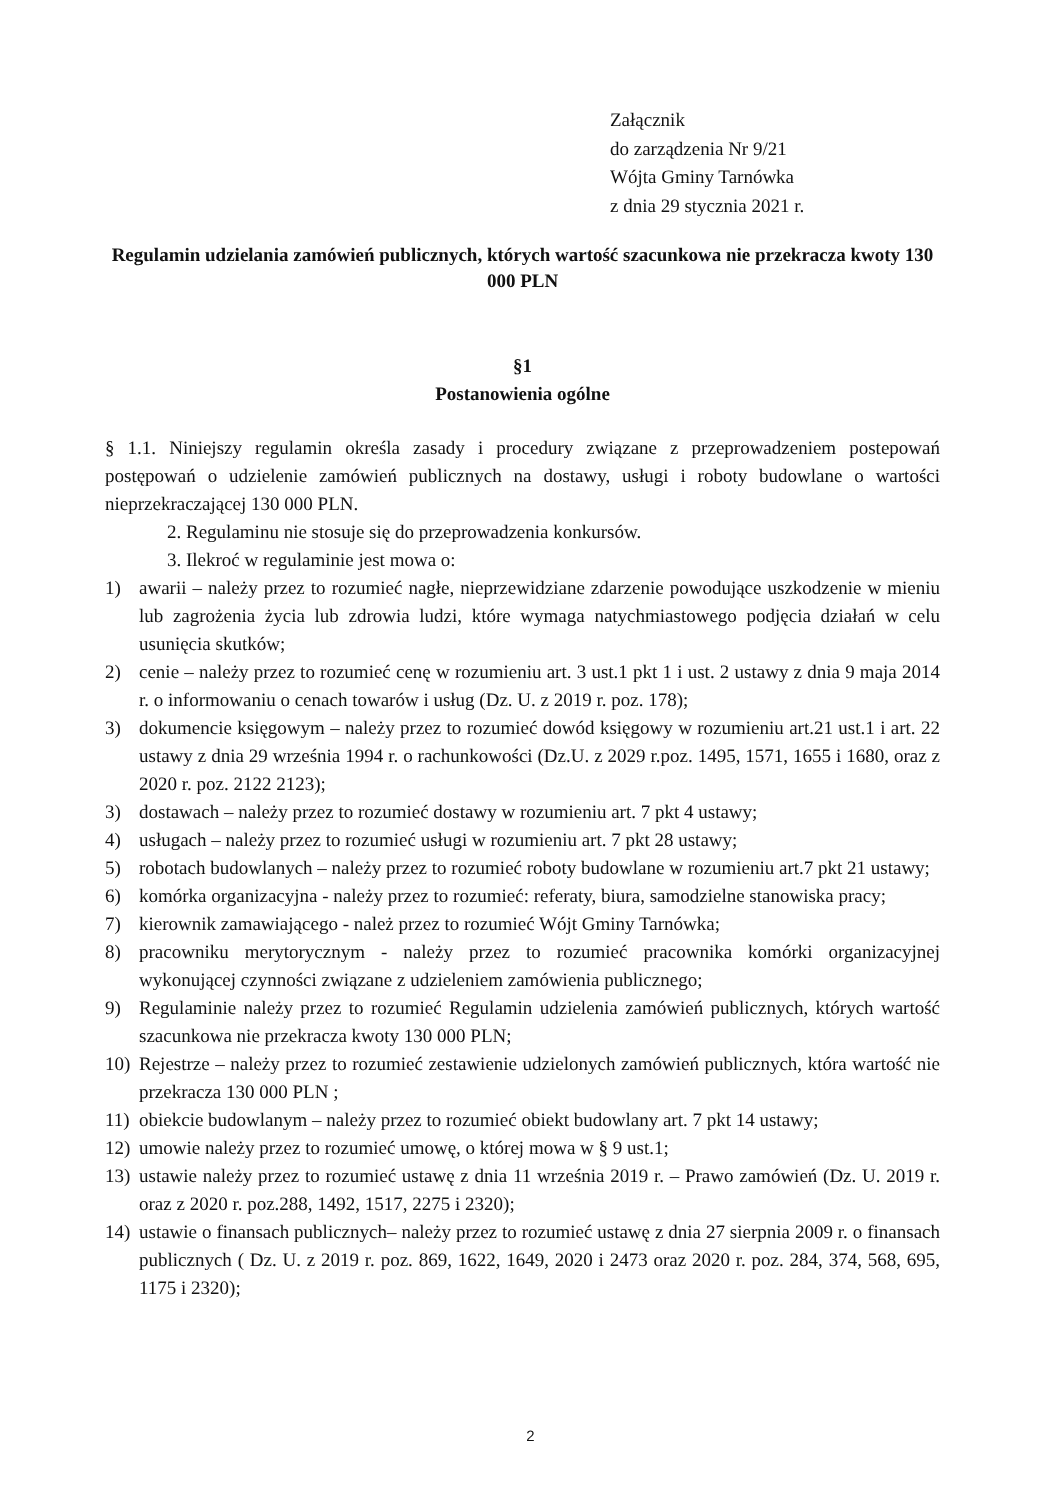Załącznik
do zarządzenia Nr 9/21
Wójta Gminy Tarnówka
z dnia 29 stycznia 2021 r.
Regulamin udzielania zamówień publicznych, których wartość szacunkowa nie przekracza kwoty 130 000 PLN
§1
Postanowienia ogólne
§ 1.1. Niniejszy regulamin określa zasady i procedury związane z przeprowadzeniem postepowań postępowań o udzielenie zamówień publicznych na dostawy, usługi i roboty budowlane o wartości nieprzekraczającej 130 000 PLN.
2. Regulaminu nie stosuje się do przeprowadzenia konkursów.
3. Ilekroć w regulaminie jest mowa o:
1) awarii – należy przez to rozumieć nagłe, nieprzewidziane zdarzenie powodujące uszkodzenie w mieniu lub zagrożenia życia lub zdrowia ludzi, które wymaga natychmiastowego podjęcia działań w celu usunięcia skutków;
2) cenie – należy przez to rozumieć cenę w rozumieniu art. 3 ust.1 pkt 1 i ust. 2 ustawy z dnia 9 maja 2014 r. o informowaniu o cenach towarów i usług (Dz. U. z 2019 r. poz. 178);
3) dokumencie księgowym – należy przez to rozumieć dowód księgowy w rozumieniu art.21 ust.1 i art. 22 ustawy z dnia 29 września 1994 r. o rachunkowości (Dz.U. z 2029 r.poz. 1495, 1571, 1655 i 1680, oraz z 2020 r. poz. 2122 2123);
3) dostawach – należy przez to rozumieć dostawy w rozumieniu art. 7 pkt 4 ustawy;
4) usługach – należy przez to rozumieć usługi w rozumieniu art. 7 pkt 28 ustawy;
5) robotach budowlanych – należy przez to rozumieć roboty budowlane w rozumieniu art.7 pkt 21 ustawy;
6) komórka organizacyjna - należy przez to rozumieć: referaty, biura, samodzielne stanowiska pracy;
7) kierownik zamawiającego - należ przez to rozumieć Wójt Gminy Tarnówka;
8) pracowniku merytorycznym - należy przez to rozumieć pracownika komórki organizacyjnej wykonującej czynności związane z udzieleniem zamówienia publicznego;
9) Regulaminie należy przez to rozumieć Regulamin udzielenia zamówień publicznych, których wartość szacunkowa nie przekracza kwoty 130 000 PLN;
10) Rejestrze – należy przez to rozumieć zestawienie udzielonych zamówień publicznych, która wartość nie przekracza 130 000 PLN ;
11) obiekcie budowlanym – należy przez to rozumieć obiekt budowlany art. 7 pkt 14 ustawy;
12) umowie należy przez to rozumieć umowę, o której mowa w § 9 ust.1;
13) ustawie należy przez to rozumieć ustawę z dnia 11 września 2019 r. – Prawo zamówień (Dz. U. 2019 r. oraz z 2020 r. poz.288, 1492, 1517, 2275 i 2320);
14) ustawie o finansach publicznych– należy przez to rozumieć ustawę z dnia 27 sierpnia 2009 r. o finansach publicznych ( Dz. U. z 2019 r. poz. 869, 1622, 1649, 2020 i 2473 oraz 2020 r. poz. 284, 374, 568, 695, 1175 i 2320);
2